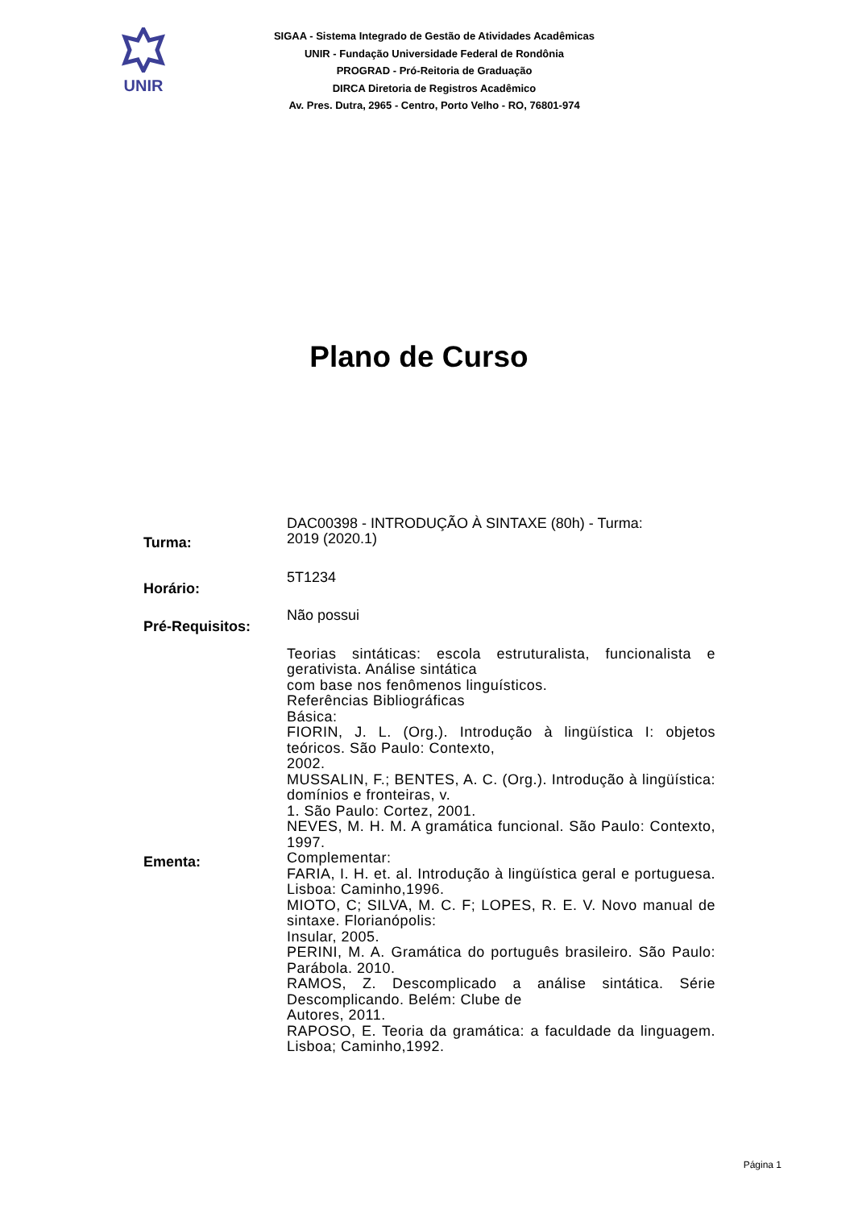UNIR
SIGAA - Sistema Integrado de Gestão de Atividades Acadêmicas
UNIR - Fundação Universidade Federal de Rondônia
PROGRAD - Pró-Reitoria de Graduação
DIRCA Diretoria de Registros Acadêmico
Av. Pres. Dutra, 2965 - Centro, Porto Velho - RO, 76801-974
Plano de Curso
| Turma: | DAC00398 - INTRODUÇÃO À SINTAXE (80h) - Turma: 2019 (2020.1) |
| Horário: | 5T1234 |
| Pré-Requisitos: | Não possui |
| Ementa: | Teorias sintáticas: escola estruturalista, funcionalista e gerativista. Análise sintática com base nos fenômenos linguísticos. Referências Bibliográficas Básica: FIORIN, J. L. (Org.). Introdução à lingüística I: objetos teóricos. São Paulo: Contexto, 2002. MUSSALIN, F.; BENTES, A. C. (Org.). Introdução à lingüística: domínios e fronteiras, v. 1. São Paulo: Cortez, 2001. NEVES, M. H. M. A gramática funcional. São Paulo: Contexto, 1997. Complementar: FARIA, I. H. et. al. Introdução à lingüística geral e portuguesa. Lisboa: Caminho,1996. MIOTO, C; SILVA, M. C. F; LOPES, R. E. V. Novo manual de sintaxe. Florianópolis: Insular, 2005. PERINI, M. A. Gramática do português brasileiro. São Paulo: Parábola. 2010. RAMOS, Z. Descomplicado a análise sintática. Série Descomplicando. Belém: Clube de Autores, 2011. RAPOSO, E. Teoria da gramática: a faculdade da linguagem. Lisboa; Caminho,1992. |
Página 1